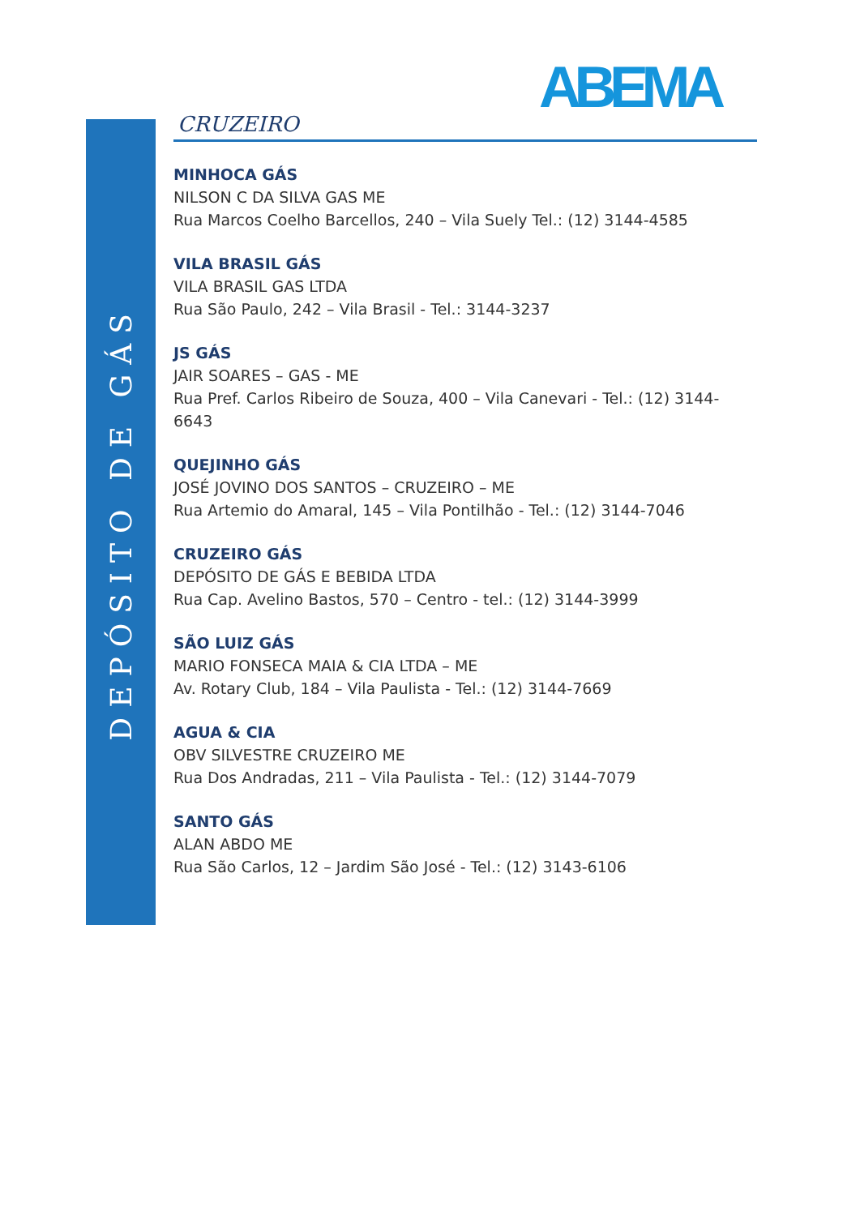DEPÓSITO DE GÁS
ABEMA
CRUZEIRO
MINHOCA GÁS
NILSON C DA SILVA GAS ME
Rua Marcos Coelho Barcellos, 240 – Vila Suely Tel.: (12) 3144-4585
VILA BRASIL GÁS
VILA BRASIL GAS LTDA
Rua São Paulo, 242 – Vila Brasil - Tel.: 3144-3237
JS GÁS
JAIR SOARES – GAS - ME
Rua Pref. Carlos Ribeiro de Souza, 400 – Vila Canevari - Tel.: (12) 3144-6643
QUEJINHO GÁS
JOSÉ JOVINO DOS SANTOS – CRUZEIRO – ME
Rua Artemio do Amaral, 145 – Vila Pontilhão - Tel.: (12) 3144-7046
CRUZEIRO GÁS
DEPÓSITO DE GÁS E BEBIDA LTDA
Rua Cap. Avelino Bastos, 570 – Centro - tel.: (12) 3144-3999
SÃO LUIZ GÁS
MARIO FONSECA MAIA & CIA LTDA – ME
Av. Rotary Club, 184 – Vila Paulista - Tel.: (12) 3144-7669
AGUA & CIA
OBV SILVESTRE CRUZEIRO ME
Rua Dos Andradas, 211 – Vila Paulista - Tel.: (12) 3144-7079
SANTO GÁS
ALAN ABDO ME
Rua São Carlos, 12 – Jardim São José - Tel.: (12) 3143-6106